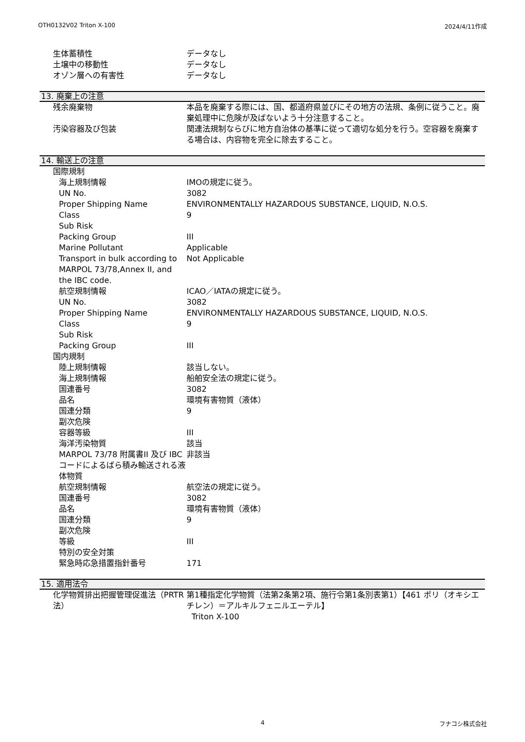OTH0132V02 Triton X-100 2024/4/11作成
| 生体蓄積性 | データなし |
| 土壌中の移動性 | データなし |
| オゾン層への有害性 | データなし |
13. 廃棄上の注意
| 残余廃棄物 | 本品を廃棄する際には、国、都道府県並びにその地方の法規、条例に従うこと。廃棄処理中に危険が及ばないよう十分注意すること。 |
| 汚染容器及び包装 | 関連法規制ならびに地方自治体の基準に従って適切な処分を行う。空容器を廃棄する場合は、内容物を完全に除去すること。 |
14. 輸送上の注意
| 国際規制 | |
| 海上規制情報 | IMOの規定に従う。 |
| UN No. | 3082 |
| Proper Shipping Name | ENVIRONMENTALLY HAZARDOUS SUBSTANCE, LIQUID, N.O.S. |
| Class | 9 |
| Sub Risk | |
| Packing Group | III |
| Marine Pollutant | Applicable |
| Transport in bulk according to MARPOL 73/78,Annex II, and the IBC code. | Not Applicable |
| 航空規制情報 | ICAO／IATAの規定に従う。 |
| UN No. | 3082 |
| Proper Shipping Name | ENVIRONMENTALLY HAZARDOUS SUBSTANCE, LIQUID, N.O.S. |
| Class | 9 |
| Sub Risk | |
| Packing Group | III |
| 国内規制 | |
| 陸上規制情報 | 該当しない。 |
| 海上規制情報 | 船舶安全法の規定に従う。 |
| 国連番号 | 3082 |
| 品名 | 環境有害物質（液体） |
| 国連分類 | 9 |
| 副次危険 | |
| 容器等級 | III |
| 海洋汚染物質 | 該当 |
| MARPOL 73/78 附属書II 及び IBCコードによるばら積み輸送される液体物質 | 非該当 |
| 航空規制情報 | 航空法の規定に従う。 |
| 国連番号 | 3082 |
| 品名 | 環境有害物質（液体） |
| 国連分類 | 9 |
| 副次危険 | |
| 等級 | III |
| 特別の安全対策 | |
| 緊急時応急措置指針番号 | 171 |
15. 適用法令
| 化学物質排出把握管理促進法（PRTR法） | 第1種指定化学物質（法第2条第2項、施行令第1条別表第1）【461 ポリ（オキシエチレン）＝アルキルフェニルエーテル】 Triton X-100 |
4 フナコシ株式会社